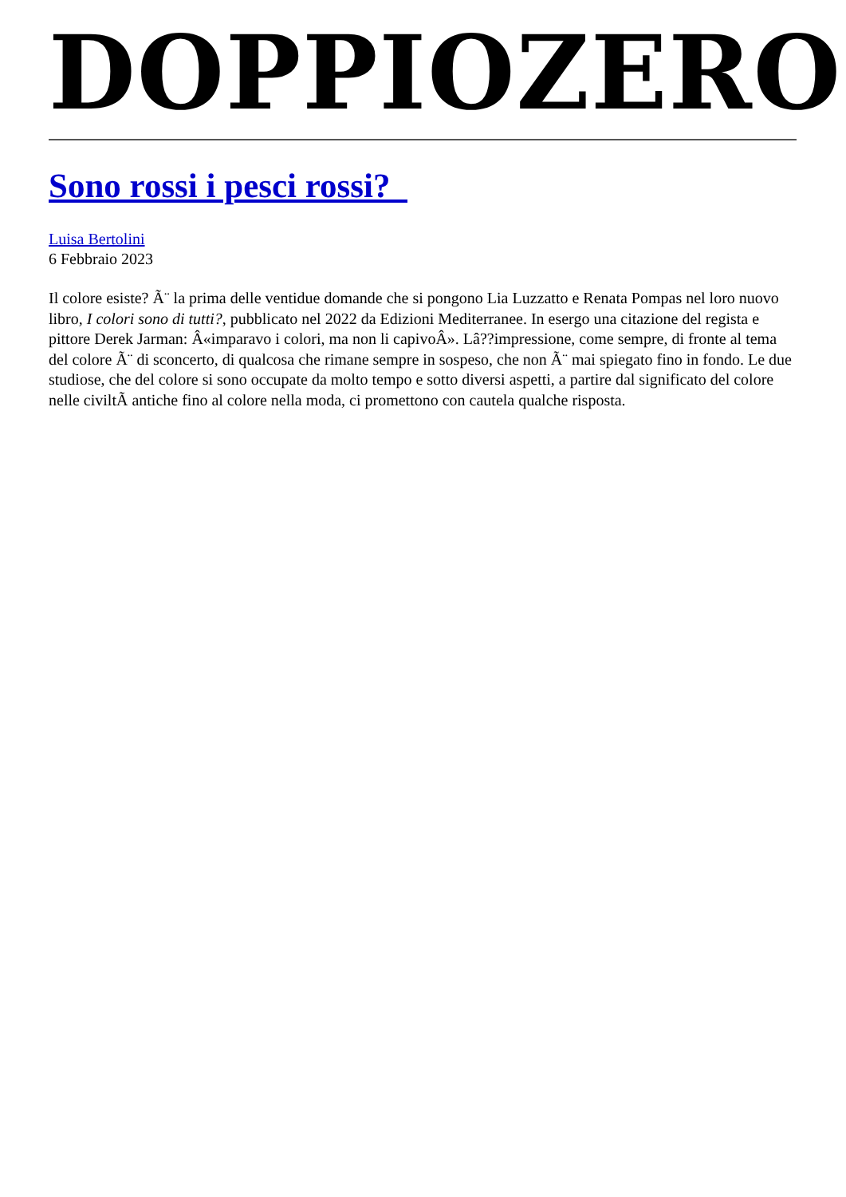DOPPIOZERO
Sono rossi i pesci rossi?
Luisa Bertolini
6 Febbraio 2023
Il colore esiste? Ã¨ la prima delle ventidue domande che si pongono Lia Luzzatto e Renata Pompas nel loro nuovo libro, I colori sono di tutti?, pubblicato nel 2022 da Edizioni Mediterranee. In esergo una citazione del regista e pittore Derek Jarman: Â«imparavo i colori, ma non li capivoÂ». Lâ??impressione, come sempre, di fronte al tema del colore Ã¨ di sconcerto, di qualcosa che rimane sempre in sospeso, che non Ã¨ mai spiegato fino in fondo. Le due studiose, che del colore si sono occupate da molto tempo e sotto diversi aspetti, a partire dal significato del colore nelle civiltÃ antiche fino al colore nella moda, ci promettono con cautela qualche risposta.